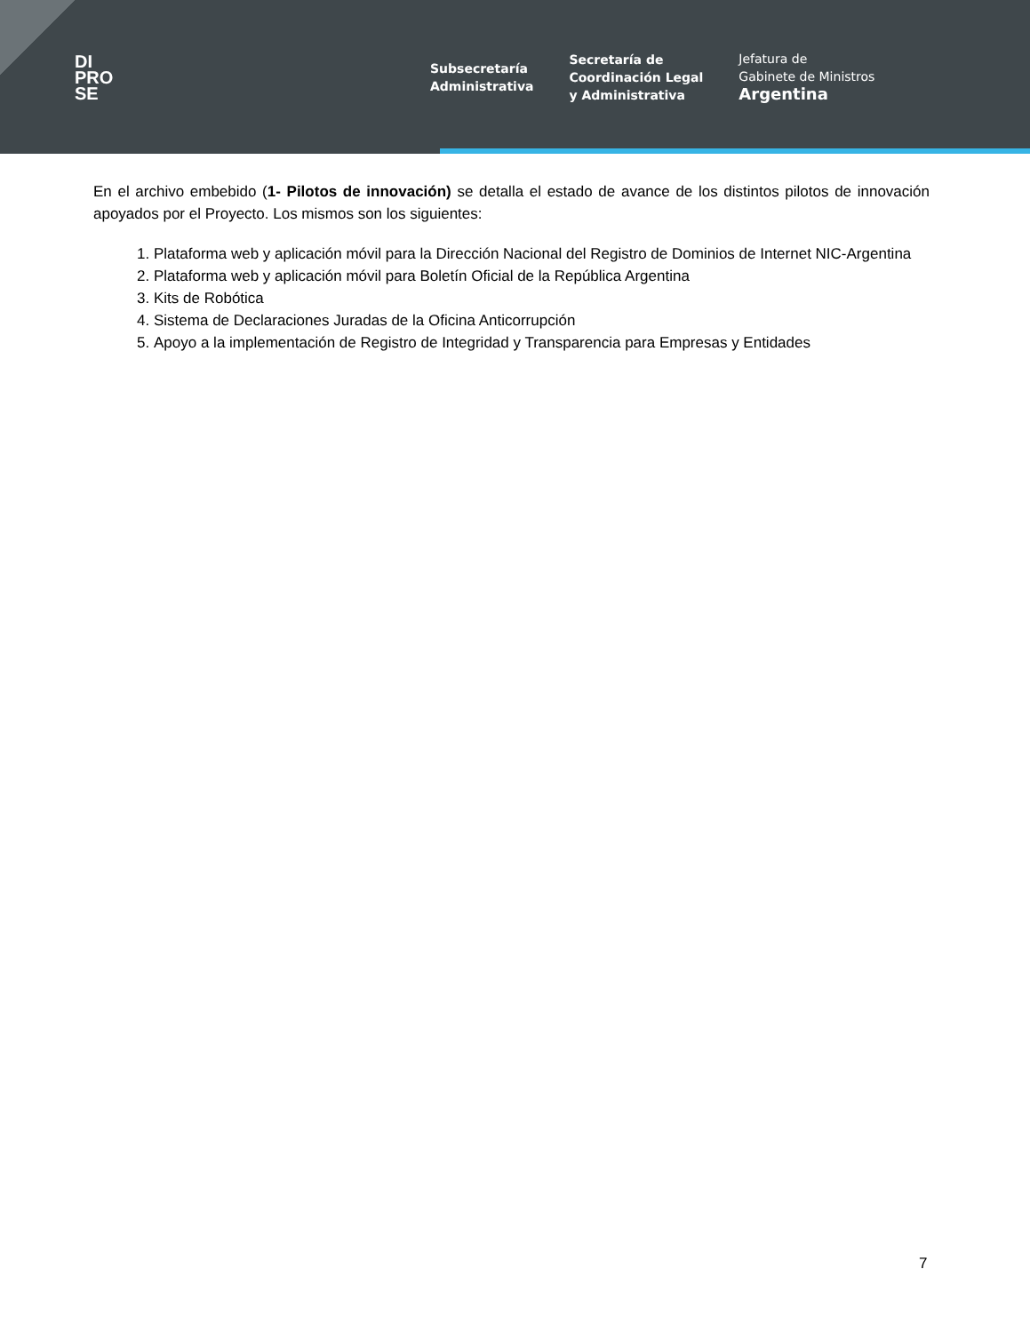DI
PRO
SE
Subsecretaría
Administrativa
Secretaría de
Coordinación Legal
y Administrativa
Jefatura de
Gabinete de Ministros
Argentina
En el archivo embebido (1- Pilotos de innovación) se detalla el estado de avance de los distintos pilotos de innovación apoyados por el Proyecto. Los mismos son los siguientes:
1. Plataforma web y aplicación móvil para la Dirección Nacional del Registro de Dominios de Internet NIC-Argentina
2. Plataforma web y aplicación móvil para Boletín Oficial de la República Argentina
3. Kits de Robótica
4. Sistema de Declaraciones Juradas de la Oficina Anticorrupción
5. Apoyo a la implementación de Registro de Integridad y Transparencia para Empresas y Entidades
7